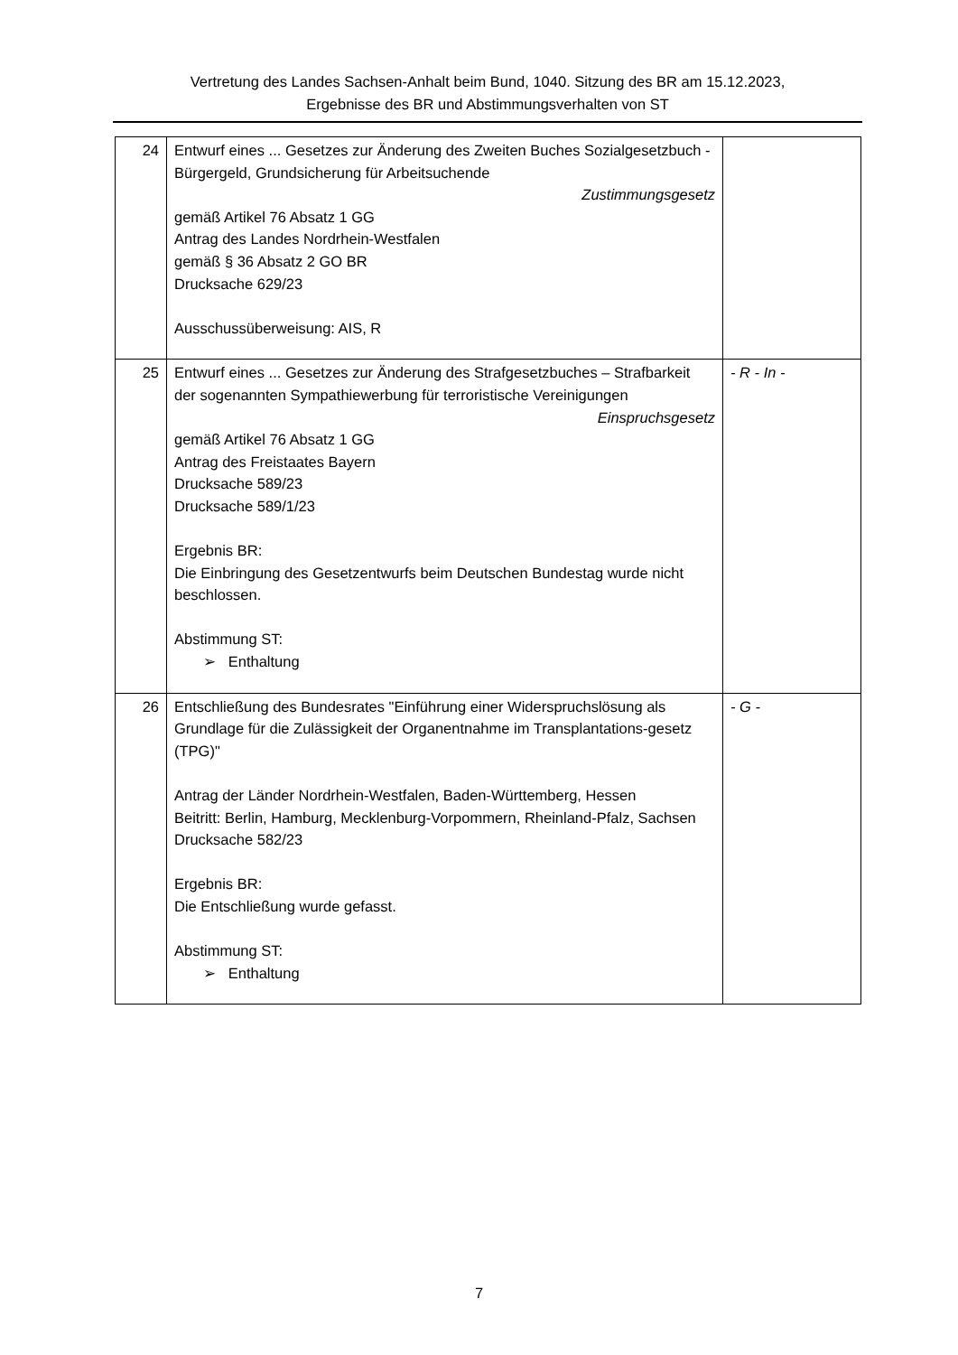Vertretung des Landes Sachsen-Anhalt beim Bund, 1040. Sitzung des BR am 15.12.2023,
Ergebnisse des BR und Abstimmungsverhalten von ST
| 24 | Entwurf eines ... Gesetzes zur Änderung des Zweiten Buches Sozialgesetzbuch - Bürgergeld, Grundsicherung für Arbeitsuchende Zustimmungsgesetz gemäß Artikel 76 Absatz 1 GG Antrag des Landes Nordrhein-Westfalen gemäß § 36 Absatz 2 GO BR Drucksache 629/23 Ausschussüberweisung: AIS, R | |
| 25 | Entwurf eines ... Gesetzes zur Änderung des Strafgesetzbuches – Strafbarkeit der sogenannten Sympathiewerbung für terroristische Vereinigungen Einspruchsgesetz gemäß Artikel 76 Absatz 1 GG Antrag des Freistaates Bayern Drucksache 589/23 Drucksache 589/1/23 Ergebnis BR: Die Einbringung des Gesetzentwurfs beim Deutschen Bundestag wurde nicht beschlossen. Abstimmung ST: ➢ Enthaltung | - R - In - |
| 26 | Entschließung des Bundesrates "Einführung einer Widerspruchslösung als Grundlage für die Zulässigkeit der Organentnahme im Transplantations-gesetz (TPG)" Antrag der Länder Nordrhein-Westfalen, Baden-Württemberg, Hessen Beitritt: Berlin, Hamburg, Mecklenburg-Vorpommern, Rheinland-Pfalz, Sachsen Drucksache 582/23 Ergebnis BR: Die Entschließung wurde gefasst. Abstimmung ST: ➢ Enthaltung | - G - |
7